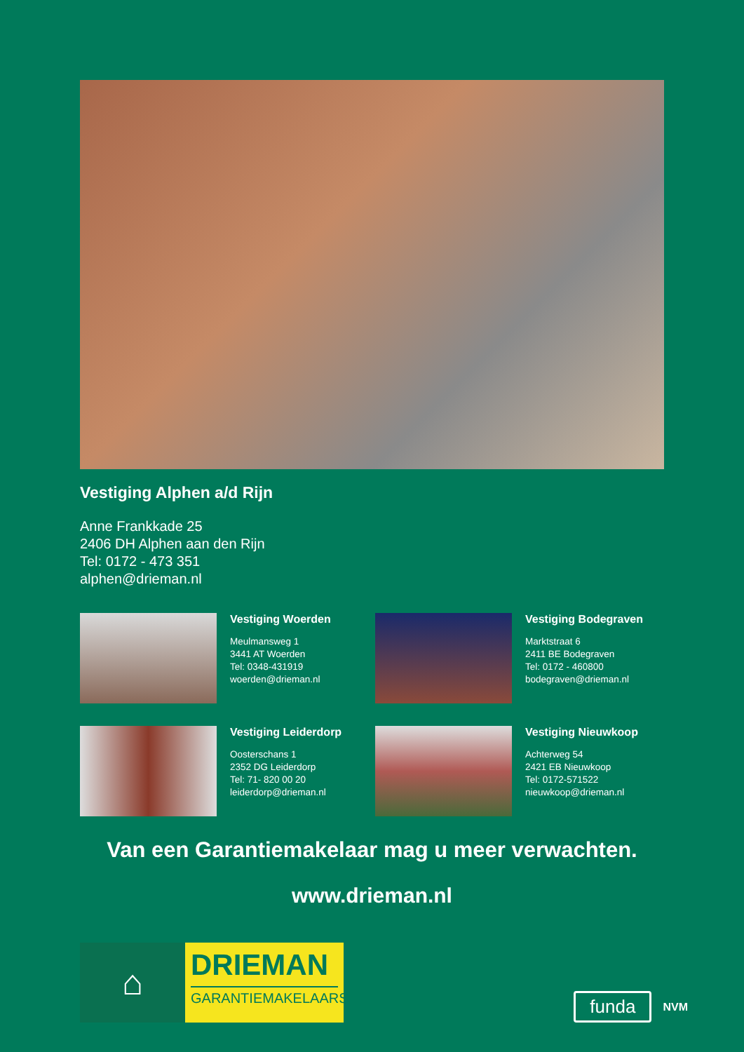Vestiging Alphen a/d Rijn
Anne Frankkade 25
2406 DH Alphen aan den Rijn
Tel: 0172 - 473 351
alphen@drieman.nl
Vestiging Woerden
Meulmansweg 1
3441 AT Woerden
Tel: 0348-431919
woerden@drieman.nl
Vestiging Bodegraven
Marktstraat 6
2411 BE Bodegraven
Tel: 0172 - 460800
bodegraven@drieman.nl
Vestiging Leiderdorp
Oosterschans 1
2352 DG Leiderdorp
Tel: 71- 820 00 20
leiderdorp@drieman.nl
Vestiging Nieuwkoop
Achterweg 54
2421 EB Nieuwkoop
Tel: 0172-571522
nieuwkoop@drieman.nl
Van een Garantiemakelaar mag u meer verwachten.
www.drieman.nl
⌂
DRIEMAN
GARANTIEMAKELAARS
funda NVM